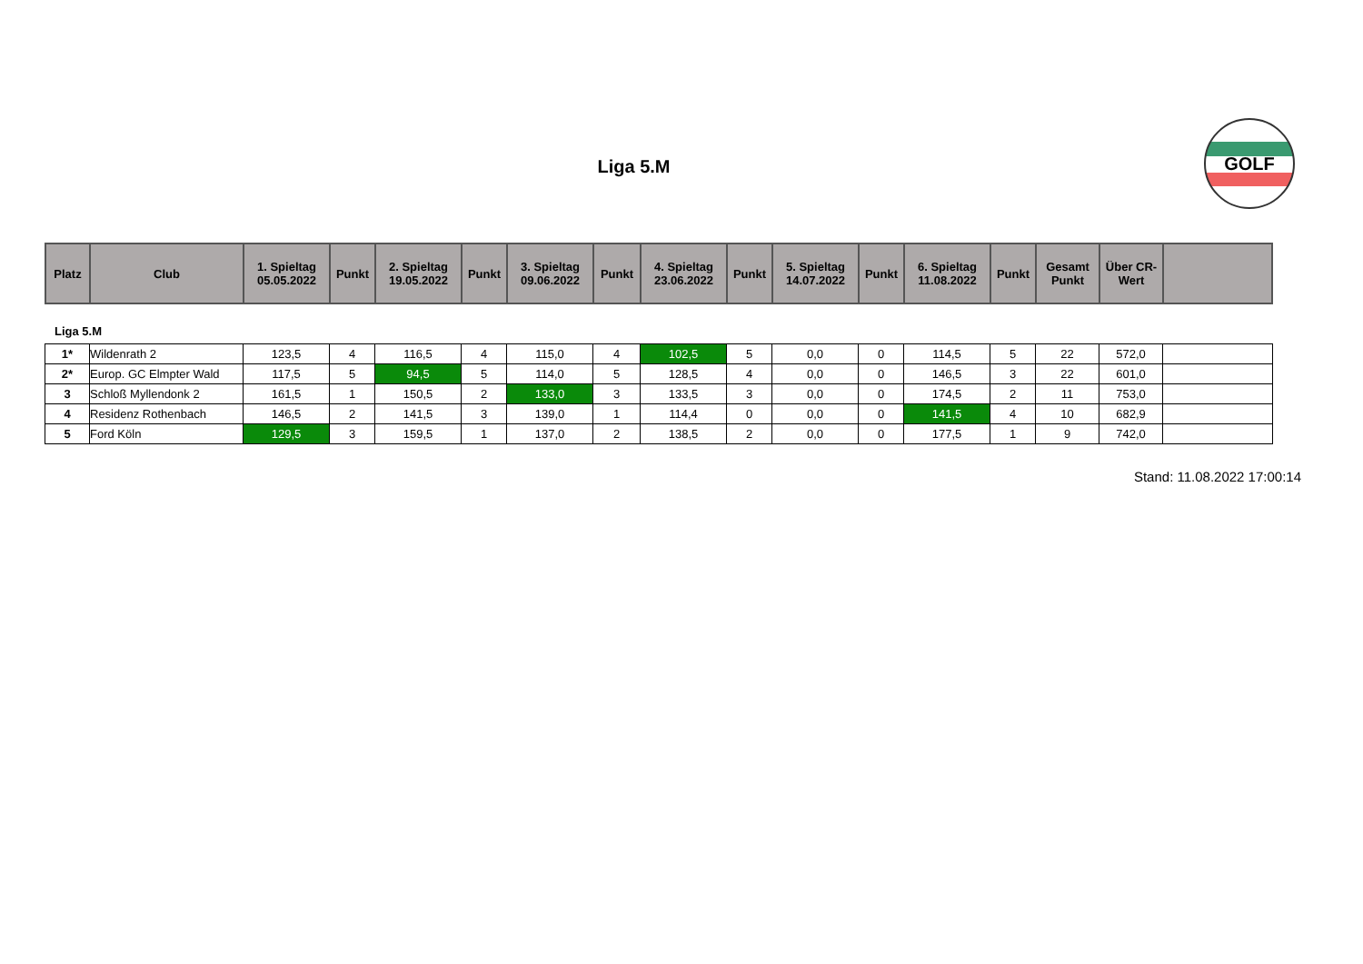Liga 5.M
GOLF
| Platz | Club | 1. Spieltag 05.05.2022 | Punkt | 2. Spieltag 19.05.2022 | Punkt | 3. Spieltag 09.06.2022 | Punkt | 4. Spieltag 23.06.2022 | Punkt | 5. Spieltag 14.07.2022 | Punkt | 6. Spieltag 11.08.2022 | Punkt | Gesamt Punkt | Über CR- Wert | |
| --- | --- | --- | --- | --- | --- | --- | --- | --- | --- | --- | --- | --- | --- | --- | --- | --- |
Liga 5.M
| 1* | Wildenrath 2 | 123,5 | 4 | 116,5 | 4 | 115,0 | 4 | 102,5 | 5 | 0,0 | 0 | 114,5 | 5 | 22 | 572,0 | |
| 2* | Europ. GC Elmpter Wald | 117,5 | 5 | 94,5 | 5 | 114,0 | 5 | 128,5 | 4 | 0,0 | 0 | 146,5 | 3 | 22 | 601,0 | |
| 3 | Schloß Myllendonk 2 | 161,5 | 1 | 150,5 | 2 | 133,0 | 3 | 133,5 | 3 | 0,0 | 0 | 174,5 | 2 | 11 | 753,0 | |
| 4 | Residenz Rothenbach | 146,5 | 2 | 141,5 | 3 | 139,0 | 1 | 114,4 | 0 | 0,0 | 0 | 141,5 | 4 | 10 | 682,9 | |
| 5 | Ford Köln | 129,5 | 3 | 159,5 | 1 | 137,0 | 2 | 138,5 | 2 | 0,0 | 0 | 177,5 | 1 | 9 | 742,0 | |
Stand: 11.08.2022 17:00:14